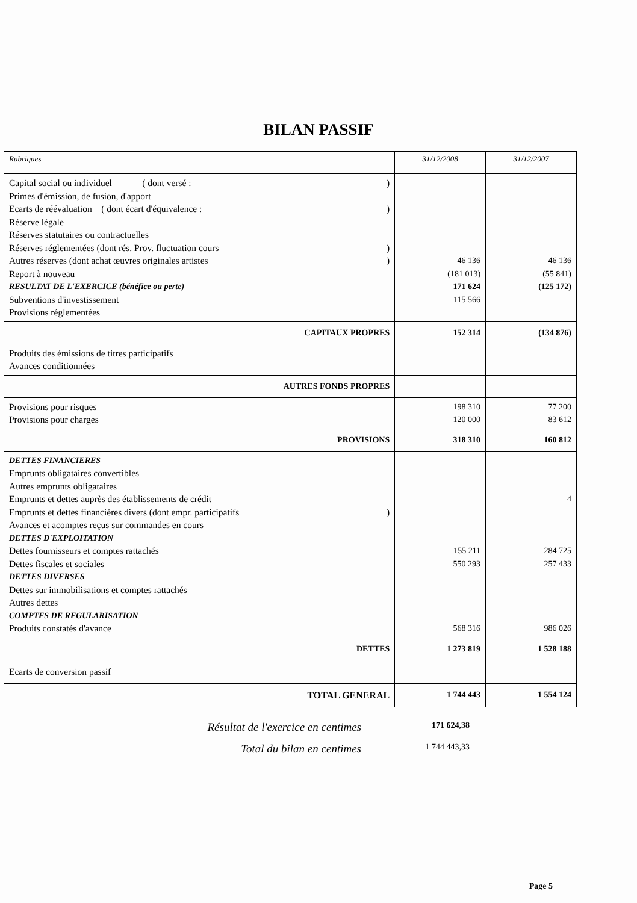BILAN PASSIF
| Rubriques | 31/12/2008 | 31/12/2007 |
| --- | --- | --- |
| Capital social ou individuel ( dont versé : ) Primes d'émission, de fusion, d'apport Ecarts de réévaluation ( dont écart d'équivalence : ) Réserve légale Réserves statutaires ou contractuelles Réserves réglementées (dont rés. Prov. fluctuation cours ) Autres réserves (dont achat œuvres originales artistes ) Report à nouveau RESULTAT DE L'EXERCICE (bénéfice ou perte) Subventions d'investissement Provisions réglementées | 46 136 (181 013) 171 624 115 566 | 46 136 (55 841) (125 172) |
| CAPITAUX PROPRES | 152 314 | (134 876) |
| Produits des émissions de titres participatifs Avances conditionnées | | |
| AUTRES FONDS PROPRES | | |
| Provisions pour risques Provisions pour charges | 198 310 120 000 | 77 200 83 612 |
| PROVISIONS | 318 310 | 160 812 |
| DETTES FINANCIERES Emprunts obligataires convertibles Autres emprunts obligataires Emprunts et dettes auprès des établissements de crédit Emprunts et dettes financières divers (dont empr. participatifs ) Avances et acomptes reçus sur commandes en cours DETTES D'EXPLOITATION Dettes fournisseurs et comptes rattachés Dettes fiscales et sociales DETTES DIVERSES Dettes sur immobilisations et comptes rattachés Autres dettes COMPTES DE REGULARISATION Produits constatés d'avance | 155 211 550 293 568 316 | 4 284 725 257 433 986 026 |
| DETTES | 1 273 819 | 1 528 188 |
| Ecarts de conversion passif | | |
| TOTAL GENERAL | 1 744 443 | 1 554 124 |
Résultat de l'exercice en centimes 171 624,38
Total du bilan en centimes 1 744 443,33
Page 5